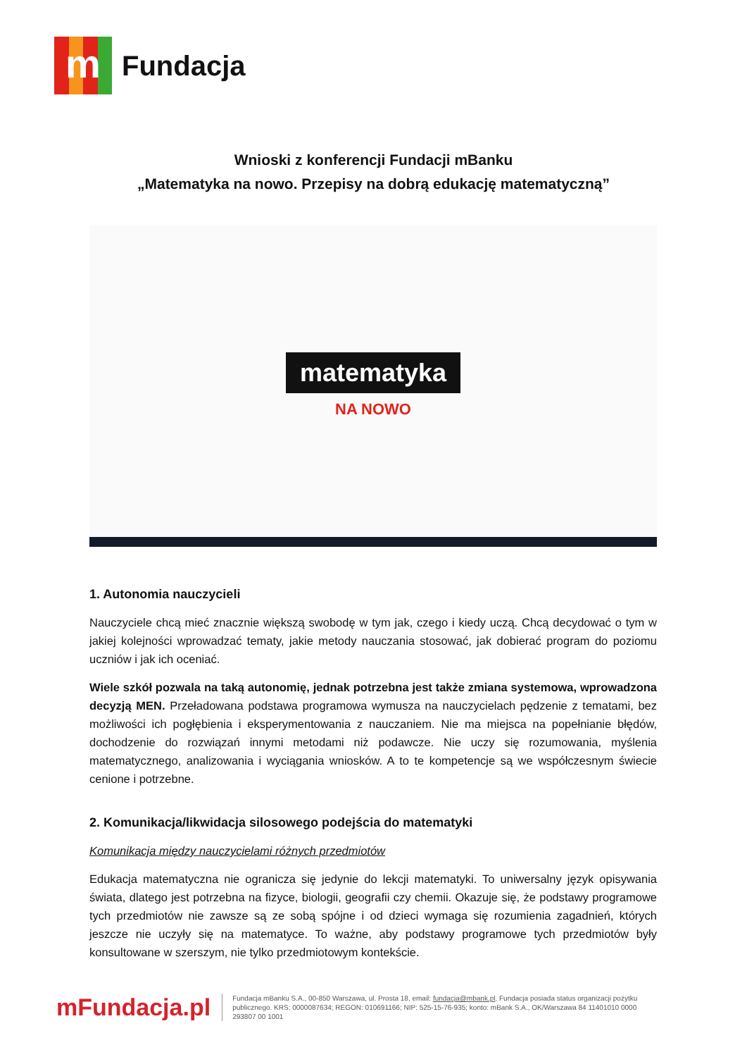m
Fundacja
Wnioski z konferencji Fundacji mBanku
„Matematyka na nowo. Przepisy na dobrą edukację matematyczną”
matematyka
NA NOWO
1. Autonomia nauczycieli
Nauczyciele chcą mieć znacznie większą swobodę w tym jak, czego i kiedy uczą. Chcą decydować o tym w jakiej kolejności wprowadzać tematy, jakie metody nauczania stosować, jak dobierać program do poziomu uczniów i jak ich oceniać.
Wiele szkół pozwala na taką autonomię, jednak potrzebna jest także zmiana systemowa, wprowadzona decyzją MEN. Przeładowana podstawa programowa wymusza na nauczycielach pędzenie z tematami, bez możliwości ich pogłębienia i eksperymentowania z nauczaniem. Nie ma miejsca na popełnianie błędów, dochodzenie do rozwiązań innymi metodami niż podawcze. Nie uczy się rozumowania, myślenia matematycznego, analizowania i wyciągania wniosków. A to te kompetencje są we współczesnym świecie cenione i potrzebne.
2. Komunikacja/likwidacja silosowego podejścia do matematyki
Komunikacja między nauczycielami różnych przedmiotów
Edukacja matematyczna nie ogranicza się jedynie do lekcji matematyki. To uniwersalny język opisywania świata, dlatego jest potrzebna na fizyce, biologii, geografii czy chemii. Okazuje się, że podstawy programowe tych przedmiotów nie zawsze są ze sobą spójne i od dzieci wymaga się rozumienia zagadnień, których jeszcze nie uczyły się na matematyce. To ważne, aby podstawy programowe tych przedmiotów były konsultowane w szerszym, nie tylko przedmiotowym kontekście.
mFundacja.pl
Fundacja mBanku S.A., 00-850 Warszawa, ul. Prosta 18, email: fundacja@mbank.pl. Fundacja posiada status organizacji pożytku publicznego. KRS: 0000087634; REGON: 010691166; NIP: 525-15-76-935; konto: mBank S.A., OK/Warszawa 84 11401010 0000 293807 00 1001